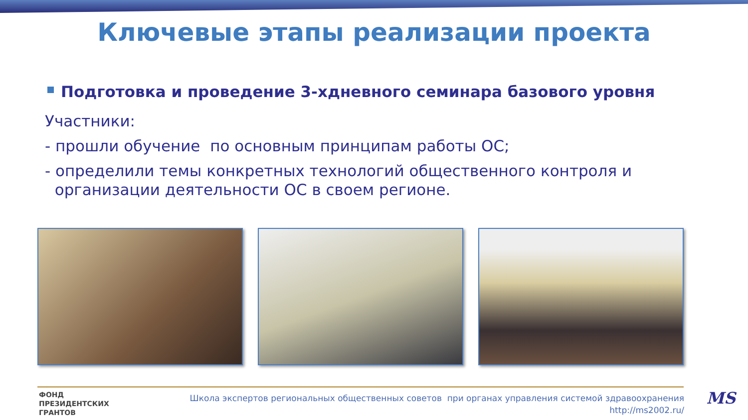Ключевые этапы реализации проекта
Подготовка и проведение 3-хдневного семинара базового уровня
Участники:
- прошли обучение по основным принципам работы ОС;
- определили темы конкретных технологий общественного контроля и
организации деятельности ОС в своем регионе.
ФОНД
ПРЕЗИДЕНТСКИХ
ГРАНТОВ
Школа экспертов региональных общественных советов при органах управления системой здравоохранения
http://ms2002.ru/
MS